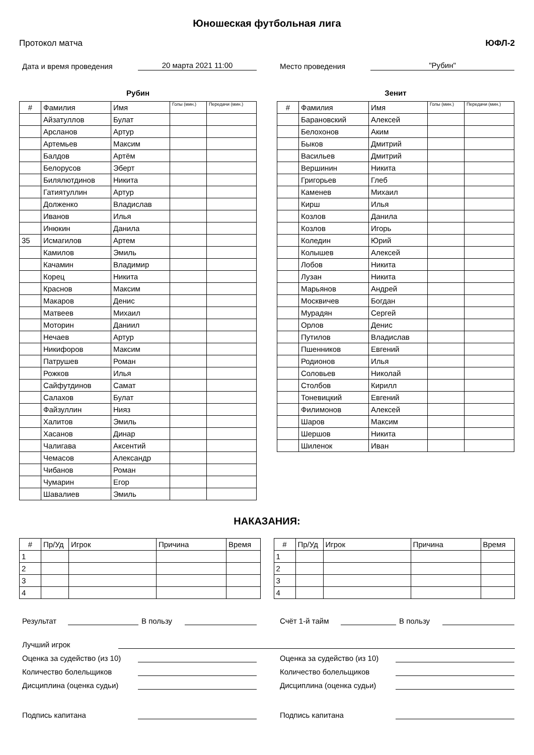Юношеская футбольная лига
Протокол матча ЮФЛ-2
Дата и время проведения 20 марта 2021 11:00 Место проведения "Рубин"
Рубин
| # | Фамилия | Имя | Голы (мин.) | Передачи (мин.) |
| --- | --- | --- | --- | --- |
| | Айзатуллов | Булат | | |
| | Арсланов | Артур | | |
| | Артемьев | Максим | | |
| | Балдов | Артём | | |
| | Белорусов | Эберт | | |
| | Билялютдинов | Никита | | |
| | Гатиятуллин | Артур | | |
| | Долженко | Владислав | | |
| | Иванов | Илья | | |
| | Инюкин | Данила | | |
| 35 | Исмагилов | Артем | | |
| | Камилов | Эмиль | | |
| | Качамин | Владимир | | |
| | Корец | Никита | | |
| | Краснов | Максим | | |
| | Макаров | Денис | | |
| | Матвеев | Михаил | | |
| | Моторин | Даниил | | |
| | Нечаев | Артур | | |
| | Никифоров | Максим | | |
| | Патрушев | Роман | | |
| | Рожков | Илья | | |
| | Сайфутдинов | Самат | | |
| | Салахов | Булат | | |
| | Файзуллин | Нияз | | |
| | Халитов | Эмиль | | |
| | Хасанов | Динар | | |
| | Чалигава | Аксентий | | |
| | Чемасов | Александр | | |
| | Чибанов | Роман | | |
| | Чумарин | Егор | | |
| | Шавалиев | Эмиль | | |
Зенит
| # | Фамилия | Имя | Голы (мин.) | Передачи (мин.) |
| --- | --- | --- | --- | --- |
| | Барановский | Алексей | | |
| | Белохонов | Аким | | |
| | Быков | Дмитрий | | |
| | Васильев | Дмитрий | | |
| | Вершинин | Никита | | |
| | Григорьев | Глеб | | |
| | Каменев | Михаил | | |
| | Кирш | Илья | | |
| | Козлов | Данила | | |
| | Козлов | Игорь | | |
| | Коледин | Юрий | | |
| | Колышев | Алексей | | |
| | Лобов | Никита | | |
| | Лузан | Никита | | |
| | Марьянов | Андрей | | |
| | Москвичев | Богдан | | |
| | Мурадян | Сергей | | |
| | Орлов | Денис | | |
| | Путилов | Владислав | | |
| | Пшенников | Евгений | | |
| | Родионов | Илья | | |
| | Соловьев | Николай | | |
| | Столбов | Кирилл | | |
| | Тоневицкий | Евгений | | |
| | Филимонов | Алексей | | |
| | Шаров | Максим | | |
| | Шершов | Никита | | |
| | Шиленок | Иван | | |
НАКАЗАНИЯ:
| # | Пр/Уд | Игрок | Причина | Время |
| --- | --- | --- | --- | --- |
| 1 | | | | |
| 2 | | | | |
| 3 | | | | |
| 4 | | | | |
| # | Пр/Уд | Игрок | Причина | Время |
| --- | --- | --- | --- | --- |
| 1 | | | | |
| 2 | | | | |
| 3 | | | | |
| 4 | | | | |
Результат В пользу Счёт 1-й тайм В пользу
Лучший игрок
Оценка за судейство (из 10)
Количество болельщиков
Дисциплина (оценка судьи)
Подпись капитана
Оценка за судейство (из 10)
Количество болельщиков
Дисциплина (оценка судьи)
Подпись капитана